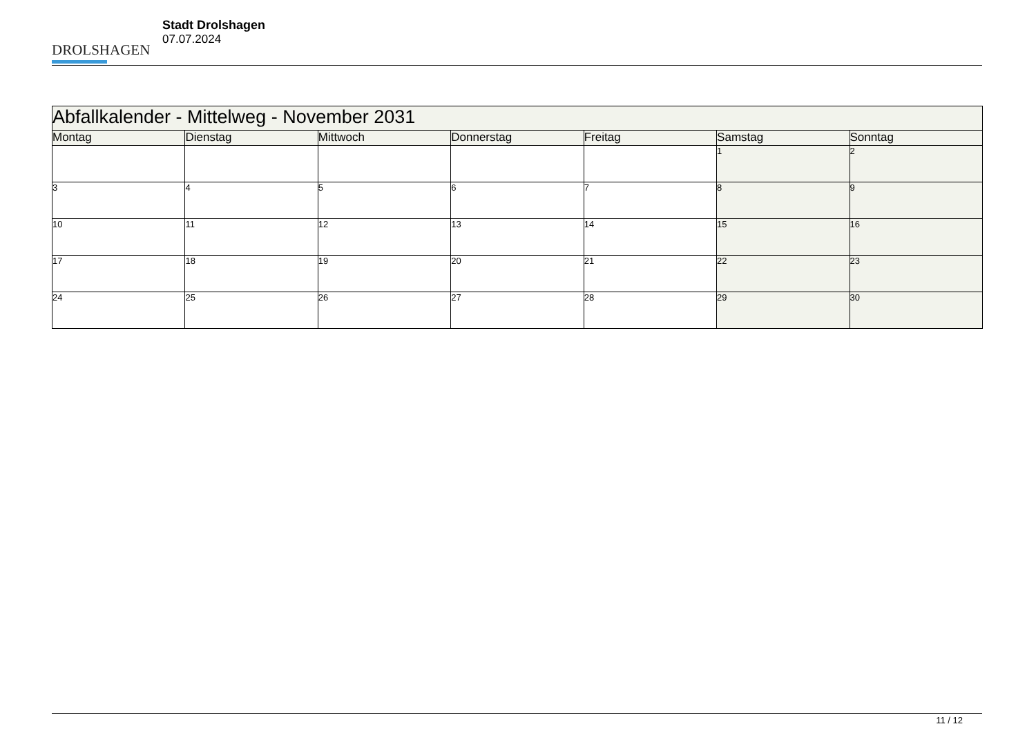DROLSHAGEN
Stadt Drolshagen
07.07.2024
| Abfallkalender - Mittelweg - November 2031 | | | | | | |
| Montag | Dienstag | Mittwoch | Donnerstag | Freitag | Samstag | Sonntag |
| | | | | | 1 | 2 |
| 3 | 4 | 5 | 6 | 7 | 8 | 9 |
| 10 | 11 | 12 | 13 | 14 | 15 | 16 |
| 17 | 18 | 19 | 20 | 21 | 22 | 23 |
| 24 | 25 | 26 | 27 | 28 | 29 | 30 |
11 / 12